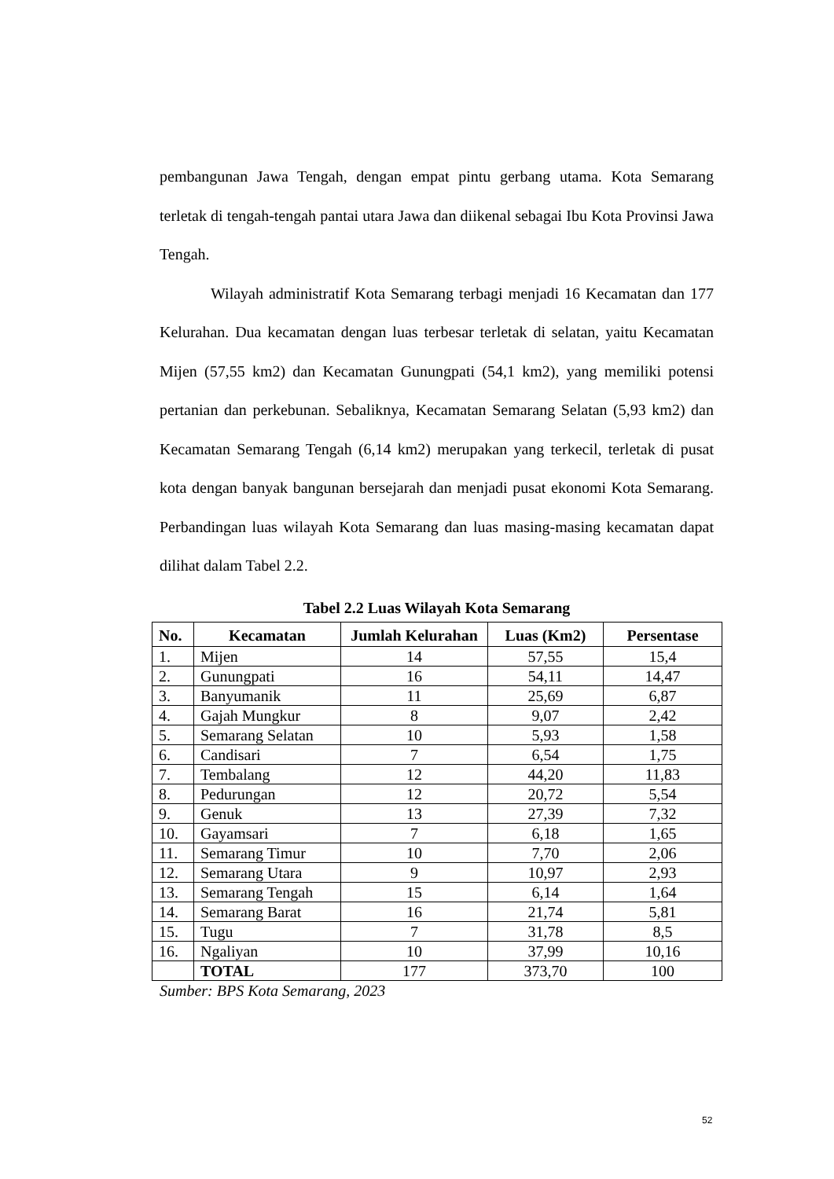pembangunan Jawa Tengah, dengan empat pintu gerbang utama. Kota Semarang terletak di tengah-tengah pantai utara Jawa dan diikenal sebagai Ibu Kota Provinsi Jawa Tengah.
Wilayah administratif Kota Semarang terbagi menjadi 16 Kecamatan dan 177 Kelurahan. Dua kecamatan dengan luas terbesar terletak di selatan, yaitu Kecamatan Mijen (57,55 km2) dan Kecamatan Gunungpati (54,1 km2), yang memiliki potensi pertanian dan perkebunan. Sebaliknya, Kecamatan Semarang Selatan (5,93 km2) dan Kecamatan Semarang Tengah (6,14 km2) merupakan yang terkecil, terletak di pusat kota dengan banyak bangunan bersejarah dan menjadi pusat ekonomi Kota Semarang. Perbandingan luas wilayah Kota Semarang dan luas masing-masing kecamatan dapat dilihat dalam Tabel 2.2.
Tabel 2.2 Luas Wilayah Kota Semarang
| No. | Kecamatan | Jumlah Kelurahan | Luas (Km2) | Persentase |
| --- | --- | --- | --- | --- |
| 1. | Mijen | 14 | 57,55 | 15,4 |
| 2. | Gunungpati | 16 | 54,11 | 14,47 |
| 3. | Banyumanik | 11 | 25,69 | 6,87 |
| 4. | Gajah Mungkur | 8 | 9,07 | 2,42 |
| 5. | Semarang Selatan | 10 | 5,93 | 1,58 |
| 6. | Candisari | 7 | 6,54 | 1,75 |
| 7. | Tembalang | 12 | 44,20 | 11,83 |
| 8. | Pedurungan | 12 | 20,72 | 5,54 |
| 9. | Genuk | 13 | 27,39 | 7,32 |
| 10. | Gayamsari | 7 | 6,18 | 1,65 |
| 11. | Semarang Timur | 10 | 7,70 | 2,06 |
| 12. | Semarang Utara | 9 | 10,97 | 2,93 |
| 13. | Semarang Tengah | 15 | 6,14 | 1,64 |
| 14. | Semarang Barat | 16 | 21,74 | 5,81 |
| 15. | Tugu | 7 | 31,78 | 8,5 |
| 16. | Ngaliyan | 10 | 37,99 | 10,16 |
| | TOTAL | 177 | 373,70 | 100 |
Sumber: BPS Kota Semarang, 2023
52